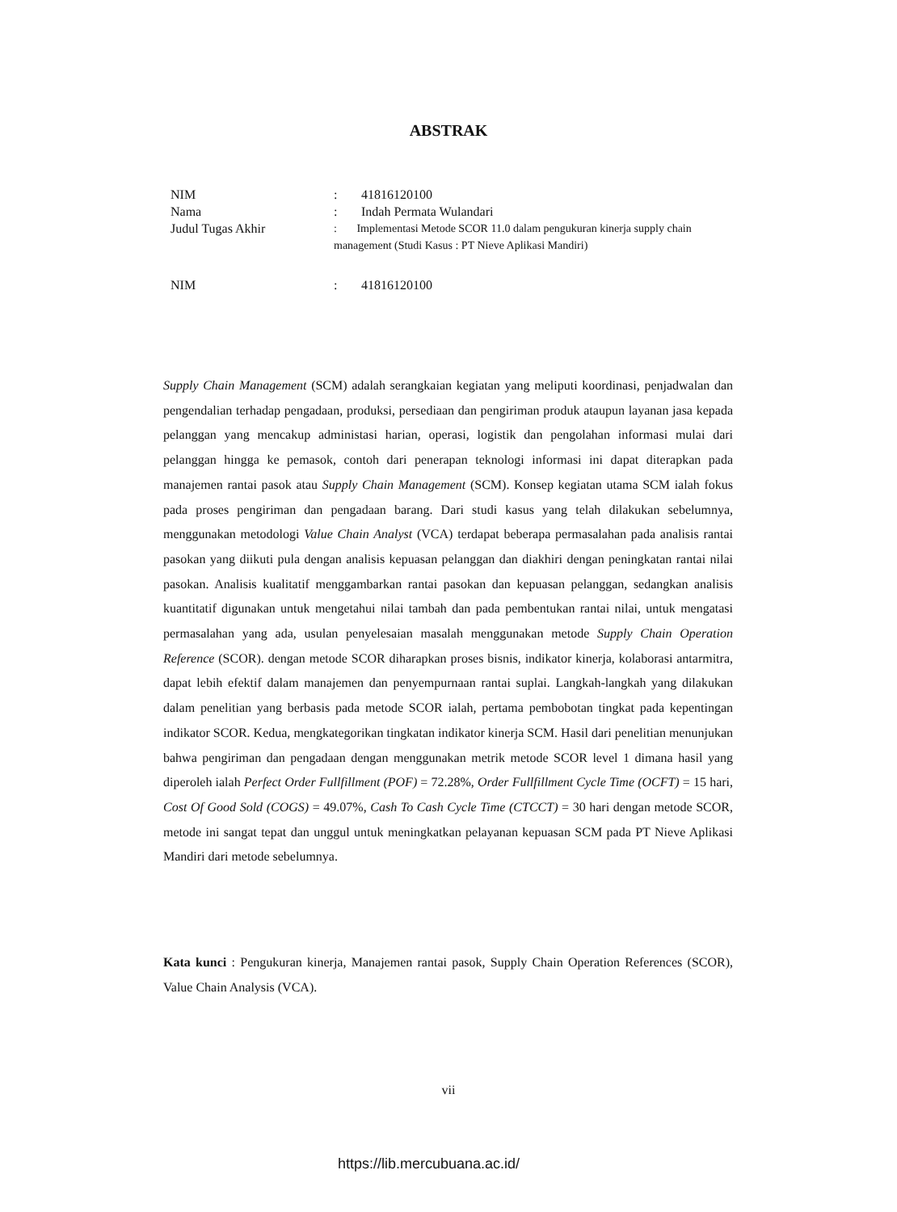ABSTRAK
| NIM | : | 41816120100 |
| Nama | : | Indah Permata Wulandari |
| Judul Tugas Akhir | : Implementasi Metode SCOR 11.0 dalam pengukuran kinerja supply chain management (Studi Kasus : PT Nieve Aplikasi Mandiri) | |
| NIM | : | 41816120100 |
Supply Chain Management (SCM) adalah serangkaian kegiatan yang meliputi koordinasi, penjadwalan dan pengendalian terhadap pengadaan, produksi, persediaan dan pengiriman produk ataupun layanan jasa kepada pelanggan yang mencakup administasi harian, operasi, logistik dan pengolahan informasi mulai dari pelanggan hingga ke pemasok, contoh dari penerapan teknologi informasi ini dapat diterapkan pada manajemen rantai pasok atau Supply Chain Management (SCM). Konsep kegiatan utama SCM ialah fokus pada proses pengiriman dan pengadaan barang. Dari studi kasus yang telah dilakukan sebelumnya, menggunakan metodologi Value Chain Analyst (VCA) terdapat beberapa permasalahan pada analisis rantai pasokan yang diikuti pula dengan analisis kepuasan pelanggan dan diakhiri dengan peningkatan rantai nilai pasokan. Analisis kualitatif menggambarkan rantai pasokan dan kepuasan pelanggan, sedangkan analisis kuantitatif digunakan untuk mengetahui nilai tambah dan pada pembentukan rantai nilai, untuk mengatasi permasalahan yang ada, usulan penyelesaian masalah menggunakan metode Supply Chain Operation Reference (SCOR). dengan metode SCOR diharapkan proses bisnis, indikator kinerja, kolaborasi antarmitra, dapat lebih efektif dalam manajemen dan penyempurnaan rantai suplai. Langkah-langkah yang dilakukan dalam penelitian yang berbasis pada metode SCOR ialah, pertama pembobotan tingkat pada kepentingan indikator SCOR. Kedua, mengkategorikan tingkatan indikator kinerja SCM. Hasil dari penelitian menunjukan bahwa pengiriman dan pengadaan dengan menggunakan metrik metode SCOR level 1 dimana hasil yang diperoleh ialah Perfect Order Fullfillment (POF) = 72.28%, Order Fullfillment Cycle Time (OCFT) = 15 hari, Cost Of Good Sold (COGS) = 49.07%, Cash To Cash Cycle Time (CTCCT) = 30 hari dengan metode SCOR, metode ini sangat tepat dan unggul untuk meningkatkan pelayanan kepuasan SCM pada PT Nieve Aplikasi Mandiri dari metode sebelumnya.
Kata kunci : Pengukuran kinerja, Manajemen rantai pasok, Supply Chain Operation References (SCOR), Value Chain Analysis (VCA).
vii
https://lib.mercubuana.ac.id/